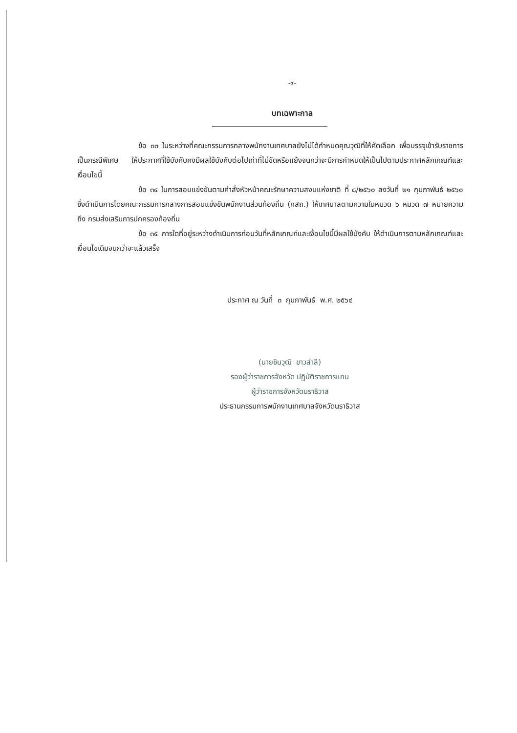-๙-
บทเฉพาะกาล
ข้อ ๓๓ ในระหว่างที่คณะกรรมการกลางพนักงานเทศบาลยังไม่ได้กำหนดคุณวุฒิที่ให้คัดเลือก เพื่อบรรจุเข้ารับราชการเป็นกรณีพิเศษ ให้ประกาศที่ใช้บังคับคงมีผลใช้บังคับต่อไปเท่าที่ไม่ขัดหรือแย้งจนกว่าจะมีการกำหนดให้เป็นไปตามประกาศหลักเกณฑ์และเงื่อนไขนี้
ข้อ ๓๔ ในการสอบแข่งขันตามคำสั่งหัวหน้าคณะรักษาความสงบแห่งชาติ ที่ ๘/๒๕๖๐ ลงวันที่ ๒๑ กุมภาพันธ์ ๒๕๖๐ ซึ่งดำเนินการโดยคณะกรรมการกลางการสอบแข่งขันพนักงานส่วนท้องถิ่น (กสถ.) ให้เทศบาลตามความในหมวด ๖ หมวด ๗ หมายความถึง กรมส่งเสริมการปกครองท้องถิ่น
ข้อ ๓๕ การใดที่อยู่ระหว่างดำเนินการก่อนวันที่หลักเกณฑ์และเงื่อนไขนี้มีผลใช้บังคับ ให้ดำเนินการตามหลักเกณฑ์และเงื่อนไขเดิมจนกว่าจะแล้วเสร็จ
ประกาศ ณ วันที่ ๓ กุมภาพันธ์ พ.ศ. ๒๕๖๔
(นายชินวุฒิ ขาวสำลี)
รองผู้ว่าราชการจังหวัด ปฏิบัติราชการแทน
ผู้ว่าราชการจังหวัดนราธิวาส
ประธานกรรมการพนักงานเทศบาลจังหวัดนราธิวาส